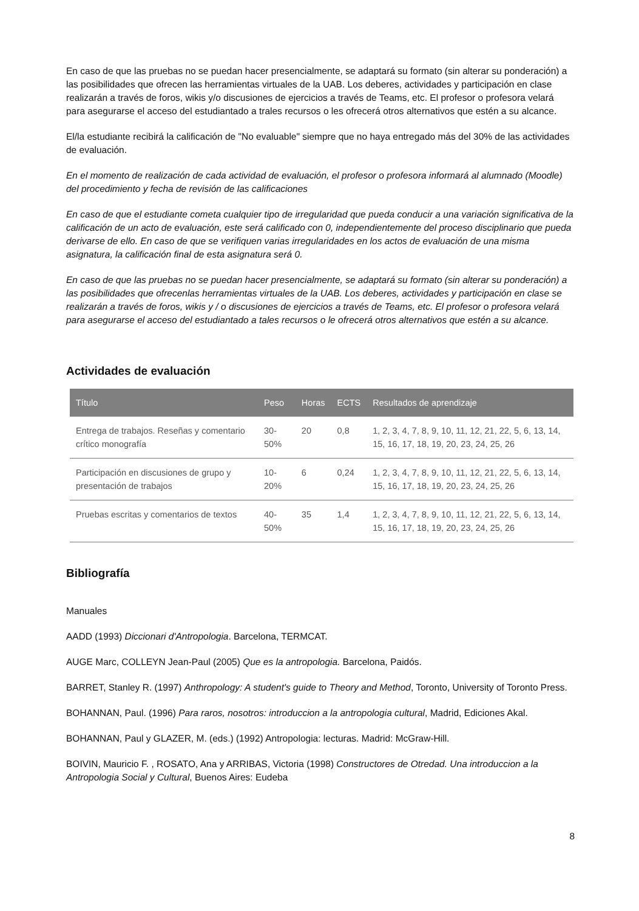En caso de que las pruebas no se puedan hacer presencialmente, se adaptará su formato (sin alterar su ponderación) a las posibilidades que ofrecen las herramientas virtuales de la UAB. Los deberes, actividades y participación en clase realizarán a través de foros, wikis y/o discusiones de ejercicios a través de Teams, etc. El profesor o profesora velará para asegurarse el acceso del estudiantado a trales recursos o les ofrecerá otros alternativos que estén a su alcance.
El/la estudiante recibirá la calificación de "No evaluable" siempre que no haya entregado más del 30% de las actividades de evaluación.
En el momento de realización de cada actividad de evaluación, el profesor o profesora informará al alumnado (Moodle) del procedimiento y fecha de revisión de las calificaciones
En caso de que el estudiante cometa cualquier tipo de irregularidad que pueda conducir a una variación significativa de la calificación de un acto de evaluación, este será calificado con 0, independientemente del proceso disciplinario que pueda derivarse de ello. En caso de que se verifiquen varias irregularidades en los actos de evaluación de una misma asignatura, la calificación final de esta asignatura será 0.
En caso de que las pruebas no se puedan hacer presencialmente, se adaptará su formato (sin alterar su ponderación) a las posibilidades que ofrecenlas herramientas virtuales de la UAB. Los deberes, actividades y participación en clase se realizarán a través de foros, wikis y / o discusiones de ejercicios a través de Teams, etc. El profesor o profesora velará para asegurarse el acceso del estudiantado a tales recursos o le ofrecerá otros alternativos que estén a su alcance.
Actividades de evaluación
| Título | Peso | Horas | ECTS | Resultados de aprendizaje |
| --- | --- | --- | --- | --- |
| Entrega de trabajos. Reseñas y comentario crítico monografía | 30-50% | 20 | 0,8 | 1, 2, 3, 4, 7, 8, 9, 10, 11, 12, 21, 22, 5, 6, 13, 14, 15, 16, 17, 18, 19, 20, 23, 24, 25, 26 |
| Participación en discusiones de grupo y presentación de trabajos | 10-20% | 6 | 0,24 | 1, 2, 3, 4, 7, 8, 9, 10, 11, 12, 21, 22, 5, 6, 13, 14, 15, 16, 17, 18, 19, 20, 23, 24, 25, 26 |
| Pruebas escritas y comentarios de textos | 40-50% | 35 | 1,4 | 1, 2, 3, 4, 7, 8, 9, 10, 11, 12, 21, 22, 5, 6, 13, 14, 15, 16, 17, 18, 19, 20, 23, 24, 25, 26 |
Bibliografía
Manuales
AADD (1993) Diccionari d'Antropologia. Barcelona, TERMCAT.
AUGE Marc, COLLEYN Jean-Paul (2005) Que es la antropologia. Barcelona, Paidós.
BARRET, Stanley R. (1997) Anthropology: A student's guide to Theory and Method, Toronto, University of Toronto Press.
BOHANNAN, Paul. (1996) Para raros, nosotros: introduccion a la antropologia cultural, Madrid, Ediciones Akal.
BOHANNAN, Paul y GLAZER, M. (eds.) (1992) Antropologia: lecturas. Madrid: McGraw-Hill.
BOIVIN, Mauricio F. , ROSATO, Ana y ARRIBAS, Victoria (1998) Constructores de Otredad. Una introduccion a la Antropologia Social y Cultural, Buenos Aires: Eudeba
8